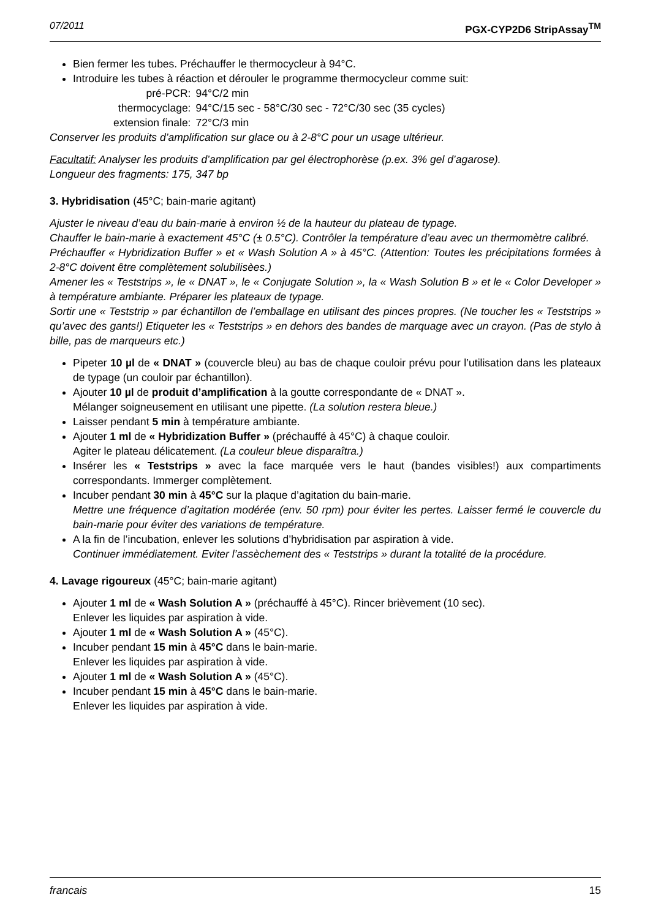07/2011 PGX-CYP2D6 StripAssay<sup>TM</sup>
Bien fermer les tubes. Préchauffer le thermocycleur à 94°C.
Introduire les tubes à réaction et dérouler le programme thermocycleur comme suit:
| pré-PCR: | 94°C/2 min |
| thermocyclage: | 94°C/15 sec - 58°C/30 sec - 72°C/30 sec (35 cycles) |
| extension finale: | 72°C/3 min |
Conserver les produits d’amplification sur glace ou à 2-8°C pour un usage ultérieur.
Facultatif: Analyser les produits d’amplification par gel électrophorèse (p.ex. 3% gel d’agarose).
Longueur des fragments: 175, 347 bp
3. Hybridisation (45°C; bain-marie agitant)
Ajuster le niveau d’eau du bain-marie à environ ½ de la hauteur du plateau de typage.
Chauffer le bain-marie à exactement 45°C (± 0.5°C). Contrôler la température d’eau avec un thermomètre calibré.
Préchauffer « Hybridization Buffer » et « Wash Solution A » à 45°C. (Attention: Toutes les précipitations formées à 2-8°C doivent être complètement solubilisèes.)
Amener les « Teststrips », le « DNAT », le « Conjugate Solution », la « Wash Solution B » et le « Color Developer » à température ambiante. Préparer les plateaux de typage.
Sortir une « Teststrip » par échantillon de l’emballage en utilisant des pinces propres. (Ne toucher les « Teststrips » qu’avec des gants!) Etiqueter les « Teststrips » en dehors des bandes de marquage avec un crayon. (Pas de stylo à bille, pas de marqueurs etc.)
Pipeter 10 µl de « DNAT » (couvercle bleu) au bas de chaque couloir prévu pour l’utilisation dans les plateaux de typage (un couloir par échantillon).
Ajouter 10 µl de produit d’amplification à la goutte correspondante de « DNAT ».
Mélanger soigneusement en utilisant une pipette. (La solution restera bleue.)
Laisser pendant 5 min à température ambiante.
Ajouter 1 ml de « Hybridization Buffer » (préchauffé à 45°C) à chaque couloir.
Agiter le plateau délicatement. (La couleur bleue disparaîtra.)
Insérer les « Teststrips » avec la face marquée vers le haut (bandes visibles!) aux compartiments correspondants. Immerger complètement.
Incuber pendant 30 min à 45°C sur la plaque d’agitation du bain-marie.
Mettre une fréquence d’agitation modérée (env. 50 rpm) pour éviter les pertes. Laisser fermé le couvercle du bain-marie pour éviter des variations de température.
A la fin de l’incubation, enlever les solutions d’hybridisation par aspiration à vide.
Continuer immédiatement. Eviter l’assèchement des « Teststrips » durant la totalité de la procédure.
4. Lavage rigoureux (45°C; bain-marie agitant)
Ajouter 1 ml de « Wash Solution A » (préchauffé à 45°C). Rincer brièvement (10 sec).
Enlever les liquides par aspiration à vide.
Ajouter 1 ml de « Wash Solution A » (45°C).
Incuber pendant 15 min à 45°C dans le bain-marie.
Enlever les liquides par aspiration à vide.
Ajouter 1 ml de « Wash Solution A » (45°C).
Incuber pendant 15 min à 45°C dans le bain-marie.
Enlever les liquides par aspiration à vide.
francais 15